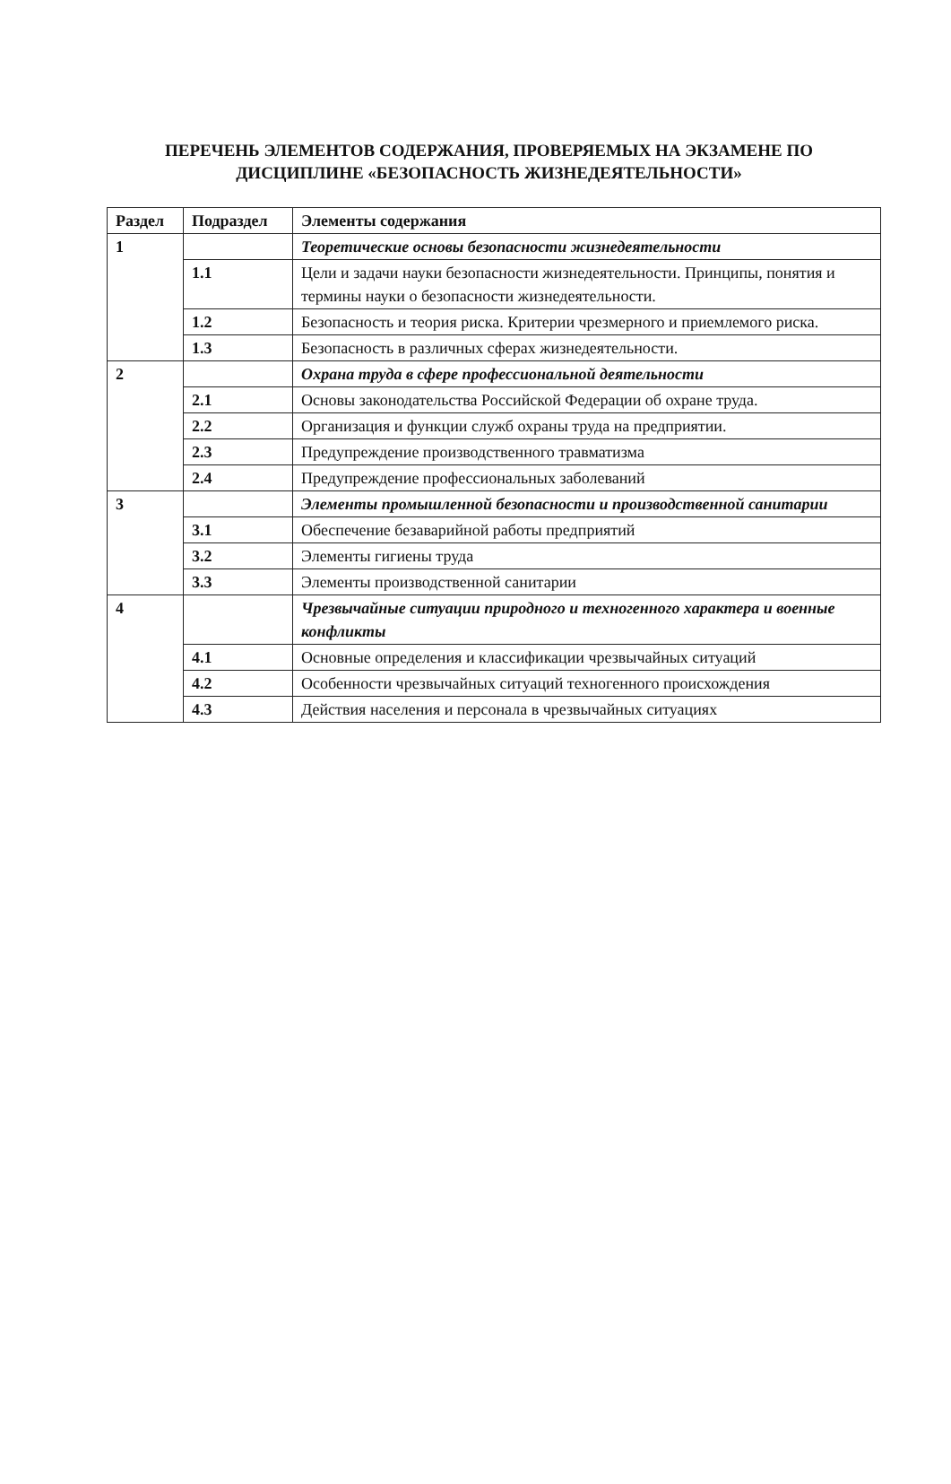ПЕРЕЧЕНЬ ЭЛЕМЕНТОВ СОДЕРЖАНИЯ, ПРОВЕРЯЕМЫХ НА ЭКЗАМЕНЕ ПО ДИСЦИПЛИНЕ «БЕЗОПАСНОСТЬ ЖИЗНЕДЕЯТЕЛЬНОСТИ»
| Раздел | Подраздел | Элементы содержания |
| --- | --- | --- |
| 1 | | Теоретические основы безопасности жизнедеятельности |
| | 1.1 | Цели и задачи науки безопасности жизнедеятельности. Принципы, понятия и термины науки о безопасности жизнедеятельности. |
| | 1.2 | Безопасность и теория риска. Критерии чрезмерного и приемлемого риска. |
| | 1.3 | Безопасность в различных сферах жизнедеятельности. |
| 2 | | Охрана труда в сфере профессиональной деятельности |
| | 2.1 | Основы законодательства Российской Федерации об охране труда. |
| | 2.2 | Организация и функции служб охраны труда на предприятии. |
| | 2.3 | Предупреждение производственного травматизма |
| | 2.4 | Предупреждение профессиональных заболеваний |
| 3 | | Элементы промышленной безопасности и производственной санитарии |
| | 3.1 | Обеспечение безаварийной работы предприятий |
| | 3.2 | Элементы гигиены труда |
| | 3.3 | Элементы производственной санитарии |
| 4 | | Чрезвычайные ситуации природного и техногенного характера и военные конфликты |
| | 4.1 | Основные определения и классификации чрезвычайных ситуаций |
| | 4.2 | Особенности чрезвычайных ситуаций техногенного происхождения |
| | 4.3 | Действия населения и персонала в чрезвычайных ситуациях |